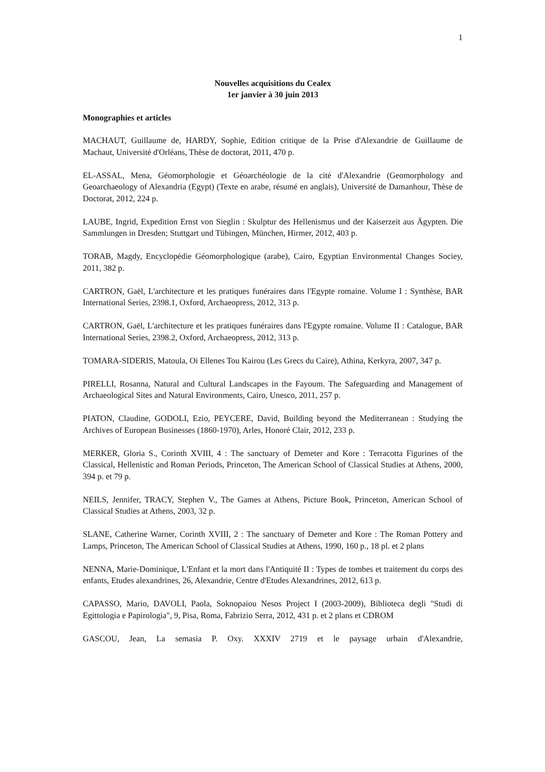1
Nouvelles acquisitions du Cealex
1er janvier à 30 juin 2013
Monographies et articles
MACHAUT, Guillaume de, HARDY, Sophie, Edition critique de la Prise d'Alexandrie de Guillaume de Machaut, Université d'Orléans, Thèse de doctorat, 2011, 470 p.
EL-ASSAL, Mena, Géomorphologie et Géoarchéologie de la cité d'Alexandrie (Geomorphology and Geoarchaeology of Alexandria (Egypt) (Texte en arabe, résumé en anglais), Université de Damanhour, Thèse de Doctorat, 2012, 224 p.
LAUBE, Ingrid, Expedition Ernst von Sieglin : Skulptur des Hellenismus und der Kaiserzeit aus Ägypten. Die Sammlungen in Dresden; Stuttgart und Tübingen, München, Hirmer, 2012, 403 p.
TORAB, Magdy, Encyclopédie Géomorphologique (arabe), Cairo, Egyptian Environmental Changes Sociey, 2011, 382 p.
CARTRON, Gaël, L'architecture et les pratiques funéraires dans l'Egypte romaine. Volume I : Synthèse, BAR International Series, 2398.1, Oxford, Archaeopress, 2012, 313 p.
CARTRON, Gaël, L'architecture et les pratiques funéraires dans l'Egypte romaine. Volume II : Catalogue, BAR International Series, 2398.2, Oxford, Archaeopress, 2012, 313 p.
TOMARA-SIDERIS, Matoula, Oi Ellenes Tou Kairou (Les Grecs du Caire), Athina, Kerkyra, 2007, 347 p.
PIRELLI, Rosanna, Natural and Cultural Landscapes in the Fayoum. The Safeguarding and Management of Archaeological Sites and Natural Environments, Cairo, Unesco, 2011, 257 p.
PIATON, Claudine, GODOLI, Ezio, PEYCERE, David, Building beyond the Mediterranean : Studying the Archives of European Businesses (1860-1970), Arles, Honoré Clair, 2012, 233 p.
MERKER, Gloria S., Corinth XVIII, 4 : The sanctuary of Demeter and Kore : Terracotta Figurines of the Classical, Hellenistic and Roman Periods, Princeton, The American School of Classical Studies at Athens, 2000, 394 p. et 79 p.
NEILS, Jennifer, TRACY, Stephen V., The Games at Athens, Picture Book, Princeton, American School of Classical Studies at Athens, 2003, 32 p.
SLANE, Catherine Warner, Corinth XVIII, 2 : The sanctuary of Demeter and Kore : The Roman Pottery and Lamps, Princeton, The American School of Classical Studies at Athens, 1990, 160 p., 18 pl. et 2 plans
NENNA, Marie-Dominique, L'Enfant et la mort dans l'Antiquité II : Types de tombes et traitement du corps des enfants, Etudes alexandrines, 26, Alexandrie, Centre d'Etudes Alexandrines, 2012, 613 p.
CAPASSO, Mario, DAVOLI, Paola, Soknopaiou Nesos Project I (2003-2009), Biblioteca degli "Studi di Egittologia e Papirologia", 9, Pisa, Roma, Fabrizio Serra, 2012, 431 p. et 2 plans et CDROM
GASCOU, Jean, La semasia P. Oxy. XXXIV 2719 et le paysage urbain d'Alexandrie,